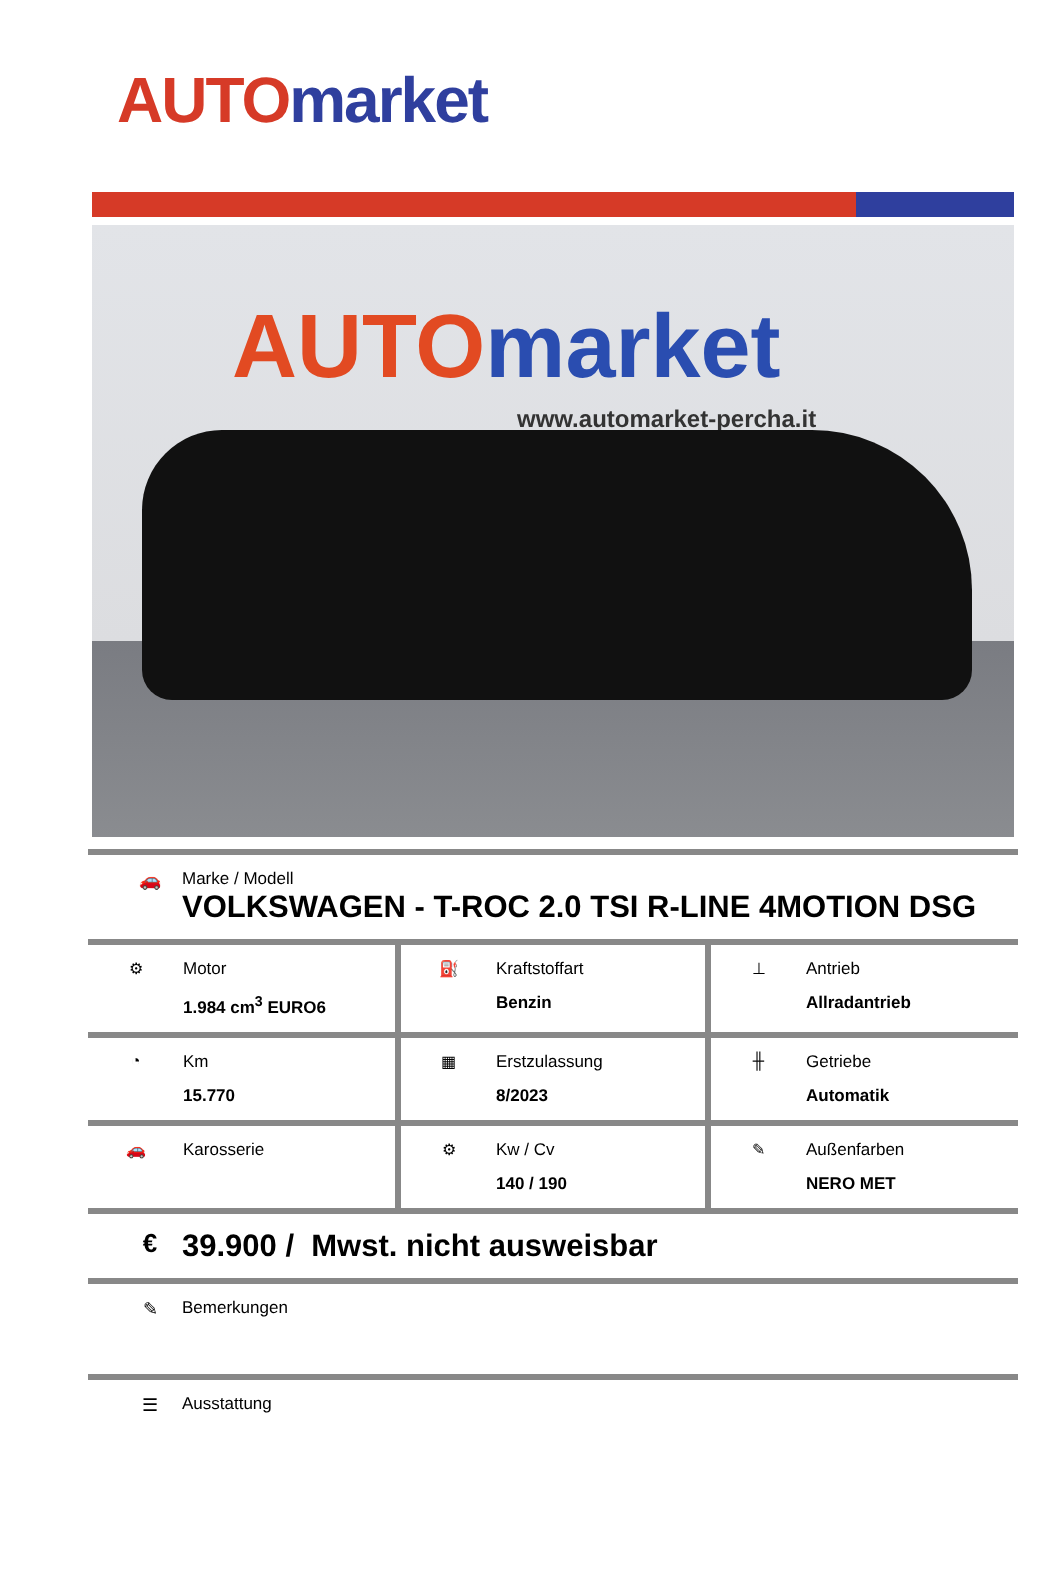AUTO market
AUTO market
www.automarket-percha.it
| 🚗 | Marke / Modell VOLKSWAGEN - T-ROC 2.0 TSI R-LINE 4MOTION DSG |
| ⚙ Motor 1.984 cm<sup>3</sup> EURO6 | ⛽ Kraftstoffart Benzin | ⊥ Antrieb Allradantrieb |
| ◔ Km 15.770 | ▦ Erstzulassung 8/2023 | ╫ Getriebe Automatik |
| 🚗 Karosserie | ⚙ Kw / Cv 140 / 190 | ✎ Außenfarben NERO MET |
| € | 39.900 / Mwst. nicht ausweisbar |
| ✎ | Bemerkungen |
| ☰ | Ausstattung |